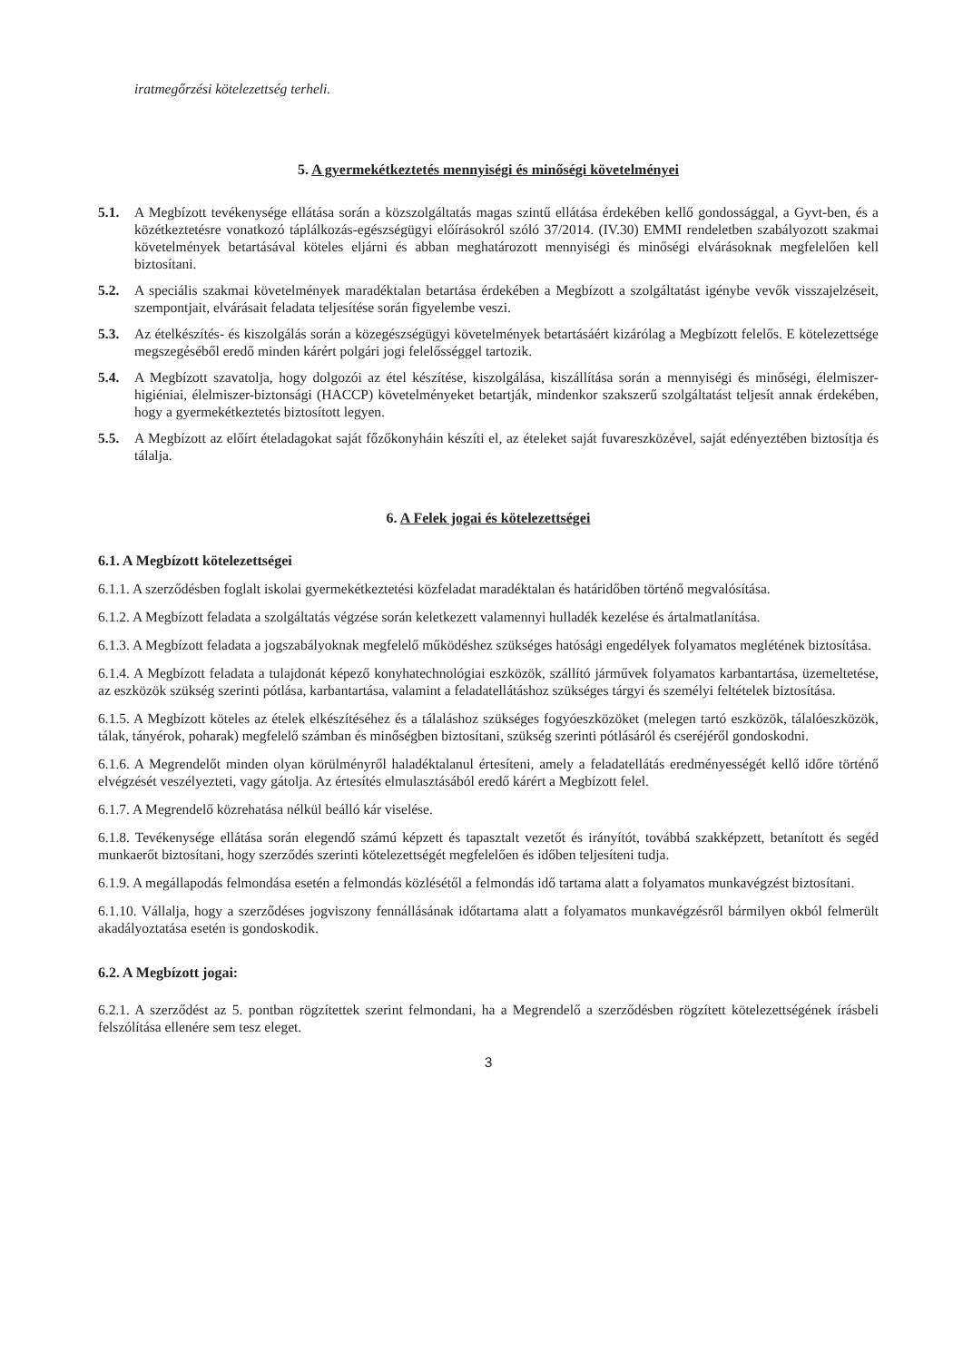iratmegőrzési kötelezettség terheli.
5. A gyermekétkeztetés mennyiségi és minőségi követelményei
5.1. A Megbízott tevékenysége ellátása során a közszolgáltatás magas szintű ellátása érdekében kellő gondossággal, a Gyvt-ben, és a közétkeztetésre vonatkozó táplálkozás-egészségügyi előírásokról szóló 37/2014. (IV.30) EMMI rendeletben szabályozott szakmai követelmények betartásával köteles eljárni és abban meghatározott mennyiségi és minőségi elvárásoknak megfelelően kell biztosítani.
5.2. A speciális szakmai követelmények maradéktalan betartása érdekében a Megbízott a szolgáltatást igénybe vevők visszajelzéseit, szempontjait, elvárásait feladata teljesítése során figyelembe veszi.
5.3. Az ételkészítés- és kiszolgálás során a közegészségügyi követelmények betartásáért kizárólag a Megbízott felelős. E kötelezettsége megszegéséből eredő minden kárért polgári jogi felelősséggel tartozik.
5.4. A Megbízott szavatolja, hogy dolgozói az étel készítése, kiszolgálása, kiszállítása során a mennyiségi és minőségi, élelmiszer-higiéniai, élelmiszer-biztonsági (HACCP) követelményeket betartják, mindenkor szakszerű szolgáltatást teljesít annak érdekében, hogy a gyermekétkeztetés biztosított legyen.
5.5. A Megbízott az előírt ételadagokat saját főzőkonyháin készíti el, az ételeket saját fuvareszközével, saját edényeztében biztosítja és tálalja.
6. A Felek jogai és kötelezettségei
6.1. A Megbízott kötelezettségei
6.1.1. A szerződésben foglalt iskolai gyermekétkeztetési közfeladat maradéktalan és határidőben történő megvalósítása.
6.1.2. A Megbízott feladata a szolgáltatás végzése során keletkezett valamennyi hulladék kezelése és ártalmatlanítása.
6.1.3. A Megbízott feladata a jogszabályoknak megfelelő működéshez szükséges hatósági engedélyek folyamatos meglétének biztosítása.
6.1.4. A Megbízott feladata a tulajdonát képező konyhatechnológiai eszközök, szállító járművek folyamatos karbantartása, üzemeltetése, az eszközök szükség szerinti pótlása, karbantartása, valamint a feladatellátáshoz szükséges tárgyi és személyi feltételek biztosítása.
6.1.5. A Megbízott köteles az ételek elkészítéséhez és a tálaláshoz szükséges fogyóeszközöket (melegen tartó eszközök, tálalóeszközök, tálak, tányérok, poharak) megfelelő számban és minőségben biztosítani, szükség szerinti pótlásáról és cseréjéről gondoskodni.
6.1.6. A Megrendelőt minden olyan körülményről haladéktalanul értesíteni, amely a feladatellátás eredményességét kellő időre történő elvégzését veszélyezteti, vagy gátolja. Az értesítés elmulasztásából eredő kárért a Megbízott felel.
6.1.7. A Megrendelő közrehatása nélkül beálló kár viselése.
6.1.8. Tevékenysége ellátása során elegendő számú képzett és tapasztalt vezetőt és irányítót, továbbá szakképzett, betanított és segéd munkaerőt biztosítani, hogy szerződés szerinti kötelezettségét megfelelően és időben teljesíteni tudja.
6.1.9. A megállapodás felmondása esetén a felmondás közlésétől a felmondás idő tartama alatt a folyamatos munkavégzést biztosítani.
6.1.10. Vállalja, hogy a szerződéses jogviszony fennállásának időtartama alatt a folyamatos munkavégzésről bármilyen okból felmerült akadályoztatása esetén is gondoskodik.
6.2. A Megbízott jogai:
6.2.1. A szerződést az 5. pontban rögzítettek szerint felmondani, ha a Megrendelő a szerződésben rögzített kötelezettségének írásbeli felszólítása ellenére sem tesz eleget.
3